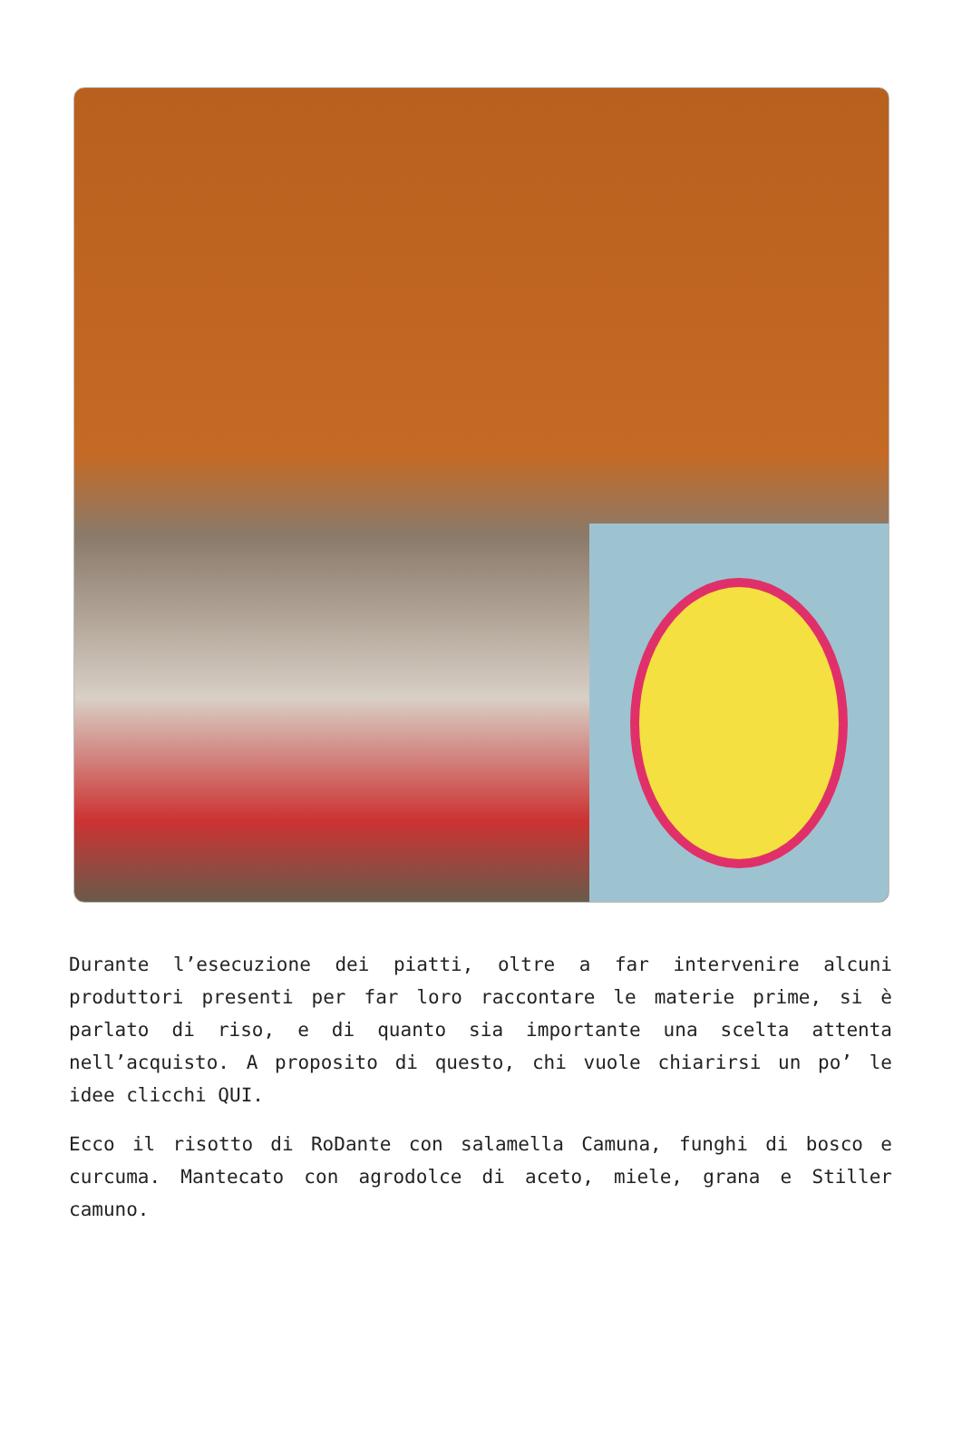Durante l’esecuzione dei piatti, oltre a far intervenire alcuni produttori presenti per far loro raccontare le materie prime, si è parlato di riso, e di quanto sia importante una scelta attenta nell’acquisto. A proposito di questo, chi vuole chiarirsi un po’ le idee clicchi QUI.
Ecco il risotto di RoDante con salamella Camuna, funghi di bosco e curcuma. Mantecato con agrodolce di aceto, miele, grana e Stiller camuno.